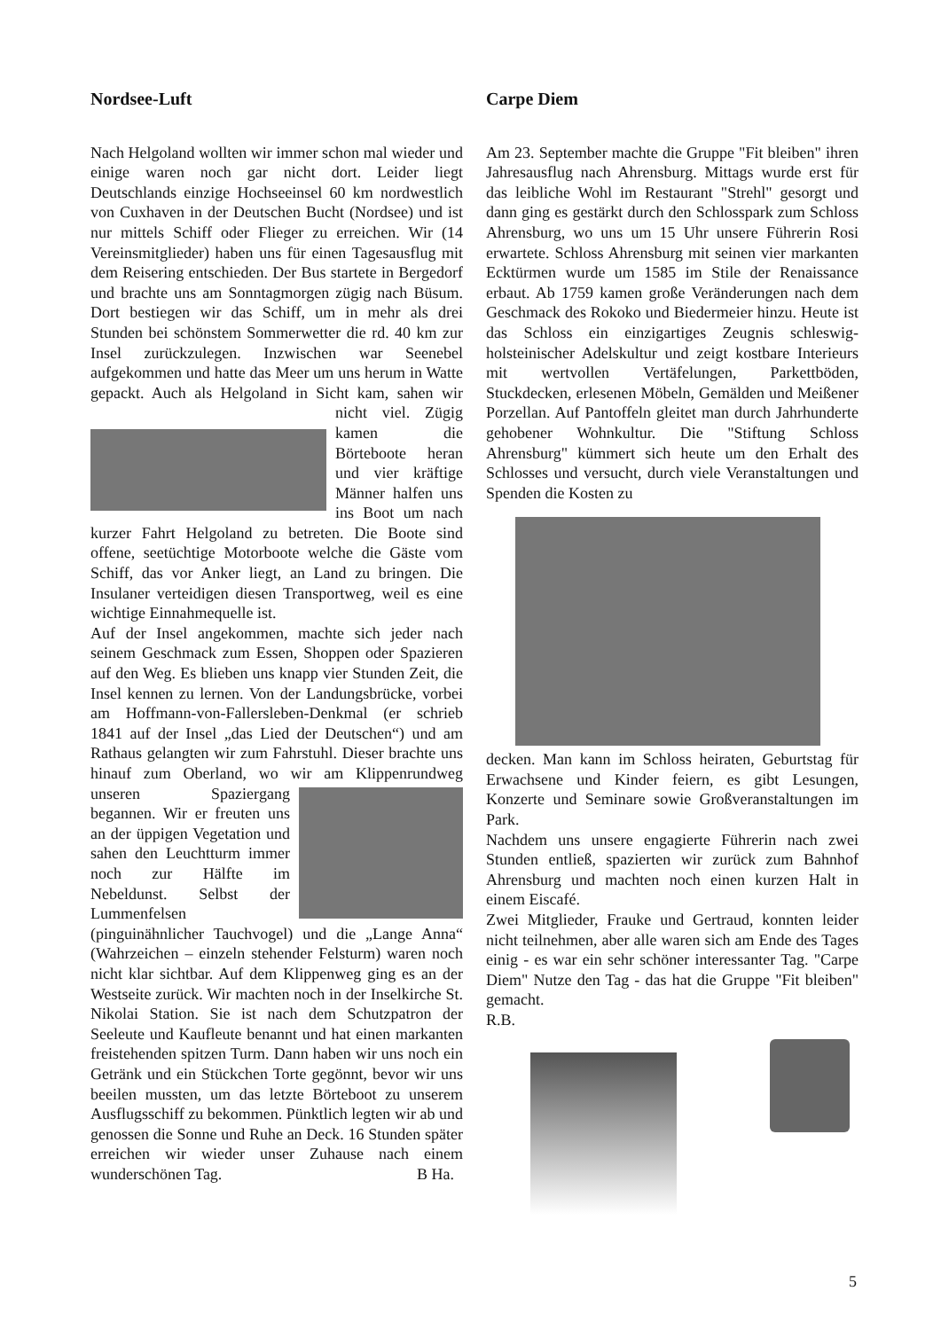Nordsee-Luft
Nach Helgoland wollten wir immer schon mal wieder und einige waren noch gar nicht dort. Leider liegt Deutschlands einzige Hochseeinsel 60 km nordwestlich von Cuxhaven in der Deutschen Bucht (Nordsee) und ist nur mittels Schiff oder Flieger zu erreichen. Wir (14 Vereinsmitglieder) haben uns für einen Tagesausflug mit dem Reisering entschieden. Der Bus startete in Bergedorf und brachte uns am Sonntagmorgen zügig nach Büsum. Dort bestiegen wir das Schiff, um in mehr als drei Stunden bei schönstem Sommerwetter die rd. 40 km zur Insel zurückzulegen. Inzwischen war Seenebel aufgekommen und hatte das Meer um uns herum in Watte gepackt. Auch als Helgoland in Sicht kam, sahen wir nicht viel. Zügig kamen die Börteboote heran und vier kräftige Männer halfen uns ins Boot um nach kurzer Fahrt Helgoland zu betreten. Die Boote sind offene, seetüchtige Motorboote welche die Gäste vom Schiff, das vor Anker liegt, an Land zu bringen. Die Insulaner verteidigen diesen Transportweg, weil es eine wichtige Einnahmequelle ist.
Auf der Insel angekommen, machte sich jeder nach seinem Geschmack zum Essen, Shoppen oder Spazieren auf den Weg. Es blieben uns knapp vier Stunden Zeit, die Insel kennen zu lernen. Von der Landungsbrücke, vorbei am Hoffmann-von-Fallersleben-Denkmal (er schrieb 1841 auf der Insel „das Lied der Deutschen“) und am Rathaus gelangten wir zum Fahrstuhl. Dieser brachte uns hinauf zum Oberland, wo wir am Klippenrundweg unseren Spazier gang begannen. Wir er freuten uns an der üppigen Vegetation und sahen den Leuchtturm immer noch zur Hälfte im Nebeldunst. Selbst der Lummenfelsen (pinguinähnlicher Tauchvogel) und die „Lange Anna“ (Wahrzeichen – einzeln stehender Felsturm) waren noch nicht klar sichtbar. Auf dem Klippenweg ging es an der Westseite zurück. Wir machten noch in der Inselkirche St. Nikolai Station. Sie ist nach dem Schutzpatron der Seeleute und Kaufleute benannt und hat einen markanten freistehenden spitzen Turm. Dann haben wir uns noch ein Getränk und ein Stückchen Torte gegönnt, bevor wir uns beeilen mussten, um das letzte Börteboot zu unserem Ausflugsschiff zu bekommen. Pünktlich legten wir ab und genossen die Sonne und Ruhe an Deck. 16 Stunden später erreichen wir wieder unser Zuhause nach einem wunderschönen Tag. B Ha.
Carpe Diem
Am 23. September machte die Gruppe "Fit bleiben" ihren Jahresausflug nach Ahrensburg. Mittags wurde erst für das leibliche Wohl im Restaurant "Strehl" gesorgt und dann ging es gestärkt durch den Schlosspark zum Schloss Ahrensburg, wo uns um 15 Uhr unsere Führerin Rosi erwartete. Schloss Ahrensburg mit seinen vier markanten Ecktürmen wurde um 1585 im Stile der Renaissance erbaut. Ab 1759 kamen große Veränderungen nach dem Geschmack des Rokoko und Biedermeier hinzu. Heute ist das Schloss ein einzigartiges Zeugnis schleswig-holsteinischer Adelskultur und zeigt kostbare Interieurs mit wertvollen Vertäfelungen, Parkettböden, Stuckdecken, erlesenen Möbeln, Gemälden und Meißener Porzellan. Auf Pantoffeln gleitet man durch Jahrhunderte gehobener Wohnkultur. Die "Stiftung Schloss Ahrensburg" kümmert sich heute um den Erhalt des Schlosses und versucht, durch viele Veranstaltungen und Spenden die Kosten zu
decken. Man kann im Schloss heiraten, Geburtstag für Erwachsene und Kinder feiern, es gibt Lesungen, Konzerte und Seminare sowie Großveranstaltungen im Park.
Nachdem uns unsere engagierte Führerin nach zwei Stunden entließ, spazierten wir zurück zum Bahnhof Ahrensburg und machten noch einen kurzen Halt in einem Eiscafé.
Zwei Mitglieder, Frauke und Gertraud, konnten leider nicht teilnehmen, aber alle waren sich am Ende des Tages einig - es war ein sehr schöner interessanter Tag. "Carpe Diem" Nutze den Tag - das hat die Gruppe "Fit bleiben" gemacht.
R.B.
5